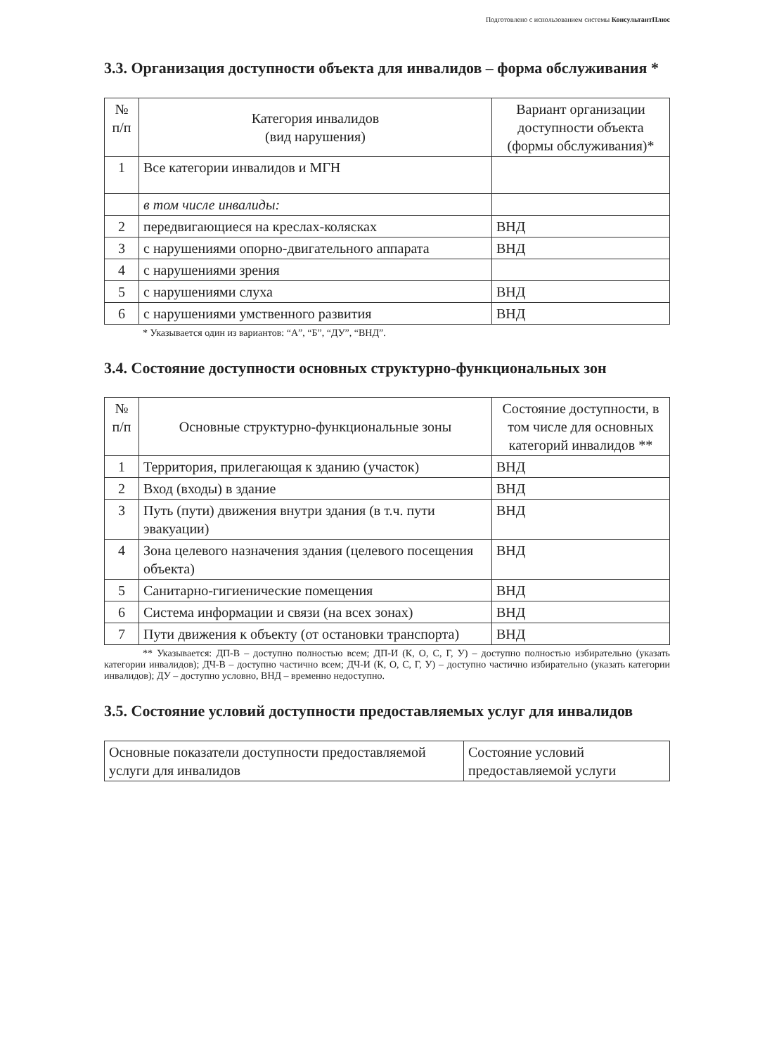Подготовлено с использованием системы КонсультантПлюс
3.3. Организация доступности объекта для инвалидов – форма обслуживания *
| № п/п | Категория инвалидов (вид нарушения) | Вариант организации доступности объекта (формы обслуживания)* |
| --- | --- | --- |
| 1 | Все категории инвалидов и МГН | |
| | в том числе инвалиды: | |
| 2 | передвигающиеся на креслах-колясках | ВНД |
| 3 | с нарушениями опорно-двигательного аппарата | ВНД |
| 4 | с нарушениями зрения | |
| 5 | с нарушениями слуха | ВНД |
| 6 | с нарушениями умственного развития | ВНД |
* Указывается один из вариантов: “А”, “Б”, “ДУ”, “ВНД”.
3.4. Состояние доступности основных структурно-функциональных зон
| № п/п | Основные структурно-функциональные зоны | Состояние доступности, в том числе для основных категорий инвалидов ** |
| --- | --- | --- |
| 1 | Территория, прилегающая к зданию (участок) | ВНД |
| 2 | Вход (входы) в здание | ВНД |
| 3 | Путь (пути) движения внутри здания (в т.ч. пути эвакуации) | ВНД |
| 4 | Зона целевого назначения здания (целевого посещения объекта) | ВНД |
| 5 | Санитарно-гигиенические помещения | ВНД |
| 6 | Система информации и связи (на всех зонах) | ВНД |
| 7 | Пути движения к объекту (от остановки транспорта) | ВНД |
** Указывается: ДП-В – доступно полностью всем; ДП-И (К, О, С, Г, У) – доступно полностью избирательно (указать категории инвалидов); ДЧ-В – доступно частично всем; ДЧ-И (К, О, С, Г, У) – доступно частично избирательно (указать категории инвалидов); ДУ – доступно условно, ВНД – временно недоступно.
3.5. Состояние условий доступности предоставляемых услуг для инвалидов
| Основные показатели доступности предоставляемой услуги для инвалидов | Состояние условий предоставляемой услуги |